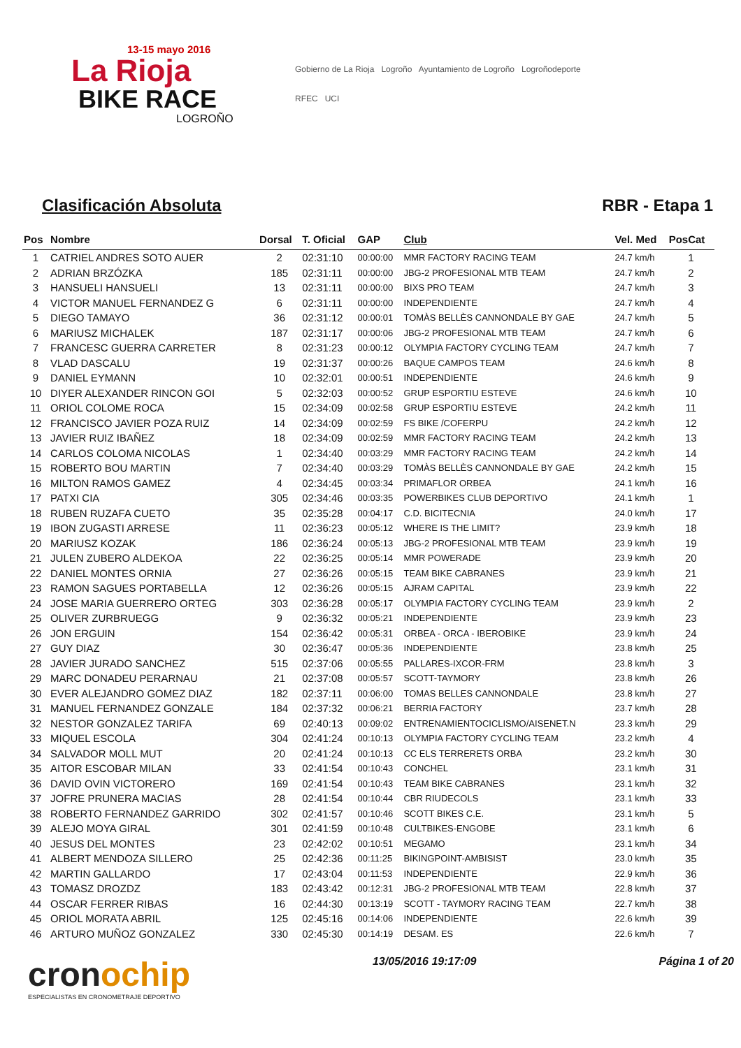13-15 mayo 2016
La Rioja
BIKE RACE
LOGROÑO
Gobierno de La Rioja Logroño Ayuntamiento de Logroño Logroñodeporte
RFEC UCI
Clasificación Absoluta RBR - Etapa 1
| Pos | Nombre | Dorsal | T. Oficial | GAP | Club | Vel. Med | PosCat |
| --- | --- | --- | --- | --- | --- | --- | --- |
| 1 | CATRIEL ANDRES SOTO AUER | 2 | 02:31:10 | 00:00:00 | MMR FACTORY RACING TEAM | 24.7 km/h | 1 |
| 2 | ADRIAN BRZÓZKA | 185 | 02:31:11 | 00:00:00 | JBG-2 PROFESIONAL MTB TEAM | 24.7 km/h | 2 |
| 3 | HANSUELI HANSUELI | 13 | 02:31:11 | 00:00:00 | BIXS PRO TEAM | 24.7 km/h | 3 |
| 4 | VICTOR MANUEL FERNANDEZ G | 6 | 02:31:11 | 00:00:00 | INDEPENDIENTE | 24.7 km/h | 4 |
| 5 | DIEGO TAMAYO | 36 | 02:31:12 | 00:00:01 | TOMÀS BELLÈS CANNONDALE BY GAE | 24.7 km/h | 5 |
| 6 | MARIUSZ MICHALEK | 187 | 02:31:17 | 00:00:06 | JBG-2 PROFESIONAL MTB TEAM | 24.7 km/h | 6 |
| 7 | FRANCESC GUERRA CARRETER | 8 | 02:31:23 | 00:00:12 | OLYMPIA FACTORY CYCLING TEAM | 24.7 km/h | 7 |
| 8 | VLAD DASCALU | 19 | 02:31:37 | 00:00:26 | BAQUE CAMPOS TEAM | 24.6 km/h | 8 |
| 9 | DANIEL EYMANN | 10 | 02:32:01 | 00:00:51 | INDEPENDIENTE | 24.6 km/h | 9 |
| 10 | DIYER ALEXANDER RINCON GOI | 5 | 02:32:03 | 00:00:52 | GRUP ESPORTIU ESTEVE | 24.6 km/h | 10 |
| 11 | ORIOL COLOME ROCA | 15 | 02:34:09 | 00:02:58 | GRUP ESPORTIU ESTEVE | 24.2 km/h | 11 |
| 12 | FRANCISCO JAVIER POZA RUIZ | 14 | 02:34:09 | 00:02:59 | FS BIKE /COFERPU | 24.2 km/h | 12 |
| 13 | JAVIER RUIZ IBAÑEZ | 18 | 02:34:09 | 00:02:59 | MMR FACTORY RACING TEAM | 24.2 km/h | 13 |
| 14 | CARLOS COLOMA NICOLAS | 1 | 02:34:40 | 00:03:29 | MMR FACTORY RACING TEAM | 24.2 km/h | 14 |
| 15 | ROBERTO BOU MARTIN | 7 | 02:34:40 | 00:03:29 | TOMÀS BELLÈS CANNONDALE BY GAE | 24.2 km/h | 15 |
| 16 | MILTON RAMOS GAMEZ | 4 | 02:34:45 | 00:03:34 | PRIMAFLOR ORBEA | 24.1 km/h | 16 |
| 17 | PATXI CIA | 305 | 02:34:46 | 00:03:35 | POWERBIKES CLUB DEPORTIVO | 24.1 km/h | 1 |
| 18 | RUBEN RUZAFA CUETO | 35 | 02:35:28 | 00:04:17 | C.D. BICITECNIA | 24.0 km/h | 17 |
| 19 | IBON ZUGASTI ARRESE | 11 | 02:36:23 | 00:05:12 | WHERE IS THE LIMIT? | 23.9 km/h | 18 |
| 20 | MARIUSZ KOZAK | 186 | 02:36:24 | 00:05:13 | JBG-2 PROFESIONAL MTB TEAM | 23.9 km/h | 19 |
| 21 | JULEN ZUBERO ALDEKOA | 22 | 02:36:25 | 00:05:14 | MMR POWERADE | 23.9 km/h | 20 |
| 22 | DANIEL MONTES ORNIA | 27 | 02:36:26 | 00:05:15 | TEAM BIKE CABRANES | 23.9 km/h | 21 |
| 23 | RAMON SAGUES PORTABELLA | 12 | 02:36:26 | 00:05:15 | AJRAM CAPITAL | 23.9 km/h | 22 |
| 24 | JOSE MARIA GUERRERO ORTEG | 303 | 02:36:28 | 00:05:17 | OLYMPIA FACTORY CYCLING TEAM | 23.9 km/h | 2 |
| 25 | OLIVER ZURBRUEGG | 9 | 02:36:32 | 00:05:21 | INDEPENDIENTE | 23.9 km/h | 23 |
| 26 | JON ERGUIN | 154 | 02:36:42 | 00:05:31 | ORBEA - ORCA - IBEROBIKE | 23.9 km/h | 24 |
| 27 | GUY DIAZ | 30 | 02:36:47 | 00:05:36 | INDEPENDIENTE | 23.8 km/h | 25 |
| 28 | JAVIER JURADO SANCHEZ | 515 | 02:37:06 | 00:05:55 | PALLARES-IXCOR-FRM | 23.8 km/h | 3 |
| 29 | MARC DONADEU PERARNAU | 21 | 02:37:08 | 00:05:57 | SCOTT-TAYMORY | 23.8 km/h | 26 |
| 30 | EVER ALEJANDRO GOMEZ DIAZ | 182 | 02:37:11 | 00:06:00 | TOMAS BELLES CANNONDALE | 23.8 km/h | 27 |
| 31 | MANUEL FERNANDEZ GONZALE | 184 | 02:37:32 | 00:06:21 | BERRIA FACTORY | 23.7 km/h | 28 |
| 32 | NESTOR GONZALEZ TARIFA | 69 | 02:40:13 | 00:09:02 | ENTRENAMIENTOCICLISMO/AISENET.N | 23.3 km/h | 29 |
| 33 | MIQUEL ESCOLA | 304 | 02:41:24 | 00:10:13 | OLYMPIA FACTORY CYCLING TEAM | 23.2 km/h | 4 |
| 34 | SALVADOR MOLL MUT | 20 | 02:41:24 | 00:10:13 | CC ELS TERRERETS ORBA | 23.2 km/h | 30 |
| 35 | AITOR ESCOBAR MILAN | 33 | 02:41:54 | 00:10:43 | CONCHEL | 23.1 km/h | 31 |
| 36 | DAVID OVIN VICTORERO | 169 | 02:41:54 | 00:10:43 | TEAM BIKE CABRANES | 23.1 km/h | 32 |
| 37 | JOFRE PRUNERA MACIAS | 28 | 02:41:54 | 00:10:44 | CBR RIUDECOLS | 23.1 km/h | 33 |
| 38 | ROBERTO FERNANDEZ GARRIDO | 302 | 02:41:57 | 00:10:46 | SCOTT BIKES C.E. | 23.1 km/h | 5 |
| 39 | ALEJO MOYA GIRAL | 301 | 02:41:59 | 00:10:48 | CULTBIKES-ENGOBE | 23.1 km/h | 6 |
| 40 | JESUS DEL MONTES | 23 | 02:42:02 | 00:10:51 | MEGAMO | 23.1 km/h | 34 |
| 41 | ALBERT MENDOZA SILLERO | 25 | 02:42:36 | 00:11:25 | BIKINGPOINT-AMBISIST | 23.0 km/h | 35 |
| 42 | MARTIN GALLARDO | 17 | 02:43:04 | 00:11:53 | INDEPENDIENTE | 22.9 km/h | 36 |
| 43 | TOMASZ DROZDZ | 183 | 02:43:42 | 00:12:31 | JBG-2 PROFESIONAL MTB TEAM | 22.8 km/h | 37 |
| 44 | OSCAR FERRER RIBAS | 16 | 02:44:30 | 00:13:19 | SCOTT - TAYMORY RACING TEAM | 22.7 km/h | 38 |
| 45 | ORIOL MORATA ABRIL | 125 | 02:45:16 | 00:14:06 | INDEPENDIENTE | 22.6 km/h | 39 |
| 46 | ARTURO MUÑOZ GONZALEZ | 330 | 02:45:30 | 00:14:19 | DESAM. ES | 22.6 km/h | 7 |
cronochip
ESPECIALISTAS EN CRONOMETRAJE DEPORTIVO
13/05/2016 19:17:09 Página 1 of 20